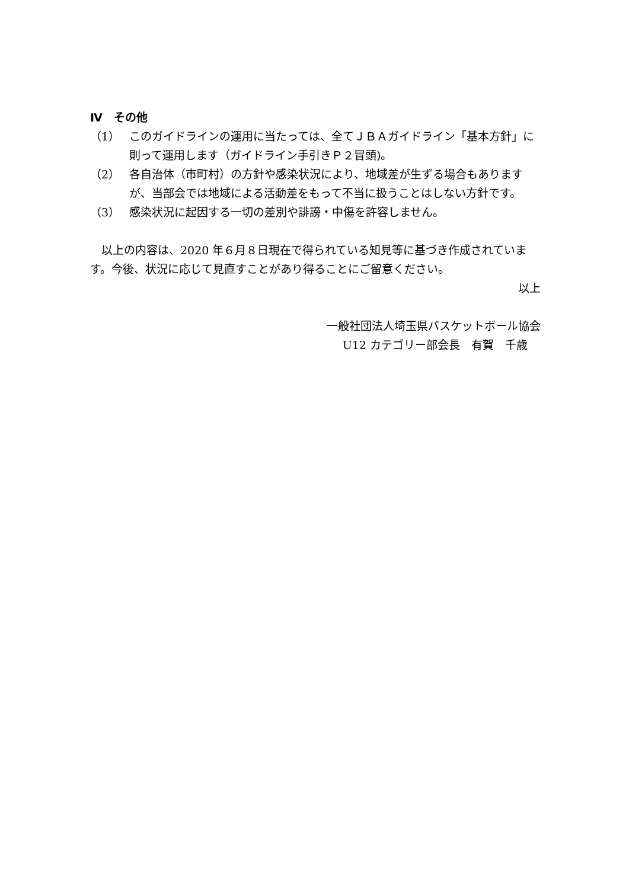Ⅳ　その他
（1） このガイドラインの運用に当たっては、全てＪＢＡガイドライン「基本方針」に則って運用します（ガイドライン手引きＰ２冒頭)。
（2） 各自治体（市町村）の方針や感染状況により、地域差が生ずる場合もありますが、当部会では地域による活動差をもって不当に扱うことはしない方針です。
（3） 感染状況に起因する一切の差別や誹謗・中傷を許容しません。
　以上の内容は、2020 年６月８日現在で得られている知見等に基づき作成されています。今後、状況に応じて見直すことがあり得ることにご留意ください。
以上
一般社団法人埼玉県バスケットボール協会
U12 カテゴリー部会長　有賀　千歳